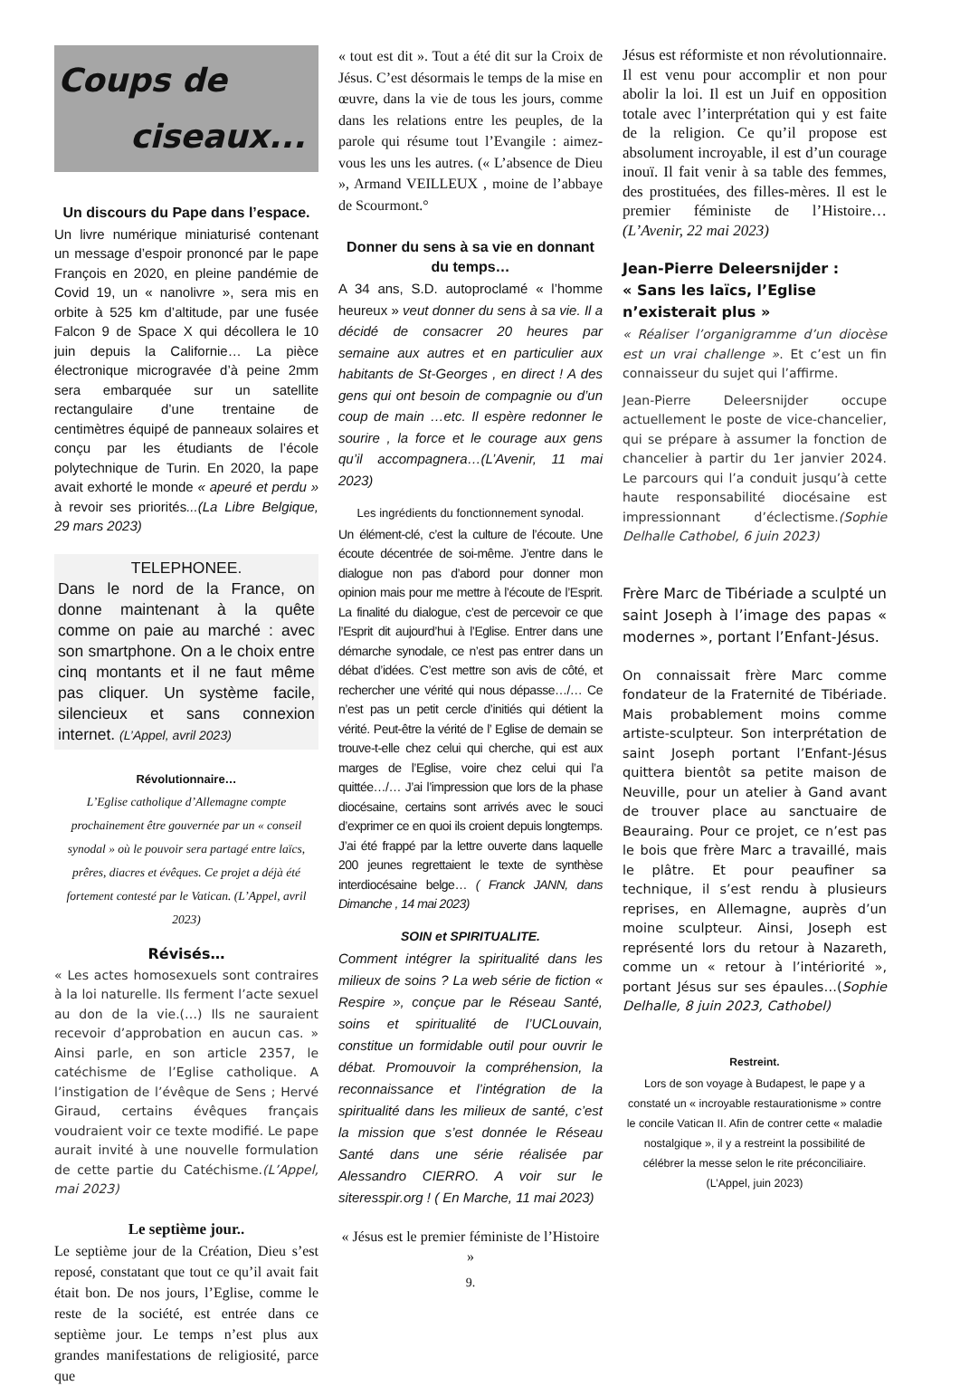Coups de
ciseaux...
Un discours du Pape dans l’espace.
Un livre numérique miniaturisé contenant un message d’espoir prononcé par le pape François en 2020, en pleine pandémie de Covid 19, un « nanolivre », sera mis en orbite à 525 km d’altitude, par une fusée Falcon 9 de Space X qui décollera le 10 juin depuis la Californie… La pièce électronique microgravée d’à peine 2mm sera embarquée sur un satellite rectangulaire d’une trentaine de centimètres équipé de panneaux solaires et conçu par les étudiants de l’école polytechnique de Turin. En 2020, la pape avait exhorté le monde « apeuré et perdu » à revoir ses priorités...(La Libre Belgique, 29 mars 2023)
TELEPHONEE.
Dans le nord de la France, on donne maintenant à la quête comme on paie au marché : avec son smartphone. On a le choix entre cinq montants et il ne faut même pas cliquer. Un système facile, silencieux et sans connexion internet. (L’Appel, avril 2023)
Révolutionnaire…
L’Eglise catholique d’Allemagne compte prochainement être gouvernée par un « conseil synodal » où le pouvoir sera partagé entre laïcs, prêres, diacres et évêques. Ce projet a déjà été fortement contesté par le Vatican. (L’Appel, avril 2023)
Révisés…
« Les actes homosexuels sont contraires à la loi naturelle. Ils ferment l’acte sexuel au don de la vie.(…) Ils ne sauraient recevoir d’approbation en aucun cas. » Ainsi parle, en son article 2357, le catéchisme de l’Eglise catholique. A l’instigation de l’évêque de Sens ; Hervé Giraud, certains évêques français voudraient voir ce texte modifié. Le pape aurait invité à une nouvelle formulation de cette partie du Catéchisme.(L’Appel, mai 2023)
Le septième jour..
Le septième jour de la Création, Dieu s’est reposé, constatant que tout ce qu’il avait fait était bon. De nos jours, l’Eglise, comme le reste de la société, est entrée dans ce septième jour. Le temps n’est plus aux grandes manifestations de religiosité, parce que
« tout est dit ». Tout a été dit sur la Croix de Jésus. C’est désormais le temps de la mise en œuvre, dans la vie de tous les jours, comme dans les relations entre les peuples, de la parole qui résume tout l’Evangile : aimez-vous les uns les autres. (« L’absence de Dieu », Armand VEILLEUX , moine de l’abbaye de Scourmont.°
Donner du sens à sa vie en donnant du temps…
A 34 ans, S.D. autoproclamé « l’homme heureux » veut donner du sens à sa vie. Il a décidé de consacrer 20 heures par semaine aux autres et en particulier aux habitants de St-Georges , en direct ! A des gens qui ont besoin de compagnie ou d’un coup de main …etc. Il espère redonner le sourire , la force et le courage aux gens qu’il accompagnera…(L’Avenir, 11 mai 2023)
Les ingrédients du fonctionnement synodal.
Un élément-clé, c’est la culture de l’écoute. Une écoute décentrée de soi-même. J’entre dans le dialogue non pas d’abord pour donner mon opinion mais pour me mettre à l’écoute de l’Esprit. La finalité du dialogue, c’est de percevoir ce que l’Esprit dit aujourd’hui à l’Eglise. Entrer dans une démarche synodale, ce n’est pas entrer dans un débat d’idées. C’est mettre son avis de côté, et rechercher une vérité qui nous dépasse…/… Ce n’est pas un petit cercle d’initiés qui détient la vérité. Peut-être la vérité de l’ Eglise de demain se trouve-t-elle chez celui qui cherche, qui est aux marges de l’Eglise, voire chez celui qui l’a quittée…/… J’ai l’impression que lors de la phase diocésaine, certains sont arrivés avec le souci d’exprimer ce en quoi ils croient depuis longtemps. J’ai été frappé par la lettre ouverte dans laquelle 200 jeunes regrettaient le texte de synthèse interdiocésaine belge… ( Franck JANN, dans Dimanche , 14 mai 2023)
SOIN et SPIRITUALITE.
Comment intégrer la spiritualité dans les milieux de soins ? La web série de fiction « Respire », conçue par le Réseau Santé, soins et spiritualité de l’UCLouvain, constitue un formidable outil pour ouvrir le débat. Promouvoir la compréhension, la reconnaissance et l’intégration de la spiritualité dans les milieux de santé, c’est la mission que s’est donnée le Réseau Santé dans une série réalisée par Alessandro CIERRO. A voir sur le siteresspir.org ! ( En Marche, 11 mai 2023)
« Jésus est le premier féministe de l’Histoire »
9.
Jésus est réformiste et non révolutionnaire. Il est venu pour accomplir et non pour abolir la loi. Il est un Juif en opposition totale avec l’interprétation qui y est faite de la religion. Ce qu’il propose est absolument incroyable, il est d’un courage inouï. Il fait venir à sa table des femmes, des prostituées, des filles-mères. Il est le premier féministe de l’Histoire… (L’Avenir, 22 mai 2023)
Jean-Pierre Deleersnijder :
« Sans les laïcs, l’Eglise n’existerait plus »
« Réaliser l’organigramme d’un diocèse est un vrai challenge ». Et c’est un fin connaisseur du sujet qui l’affirme.
Jean-Pierre Deleersnijder occupe actuellement le poste de vice-chancelier, qui se prépare à assumer la fonction de chancelier à partir du 1er janvier 2024. Le parcours qui l’a conduit jusqu’à cette haute responsabilité diocésaine est impressionnant d’éclectisme.(Sophie Delhalle Cathobel, 6 juin 2023)
Frère Marc de Tibériade a sculpté un saint Joseph à l’image des papas « modernes », portant l’Enfant-Jésus.
On connaissait frère Marc comme fondateur de la Fraternité de Tibériade. Mais probablement moins comme artiste-sculpteur. Son interprétation de saint Joseph portant l’Enfant-Jésus quittera bientôt sa petite maison de Neuville, pour un atelier à Gand avant de trouver place au sanctuaire de Beauraing. Pour ce projet, ce n’est pas le bois que frère Marc a travaillé, mais le plâtre. Et pour peaufiner sa technique, il s’est rendu à plusieurs reprises, en Allemagne, auprès d’un moine sculpteur. Ainsi, Joseph est représenté lors du retour à Nazareth, comme un « retour à l’intériorité », portant Jésus sur ses épaules…(Sophie Delhalle, 8 juin 2023, Cathobel)
Restreint.
Lors de son voyage à Budapest, le pape y a constaté un « incroyable restaurationisme » contre le concile Vatican II. Afin de contrer cette « maladie nostalgique », il y a restreint la possibilité de célébrer la messe selon le rite préconciliaire. (L’Appel, juin 2023)